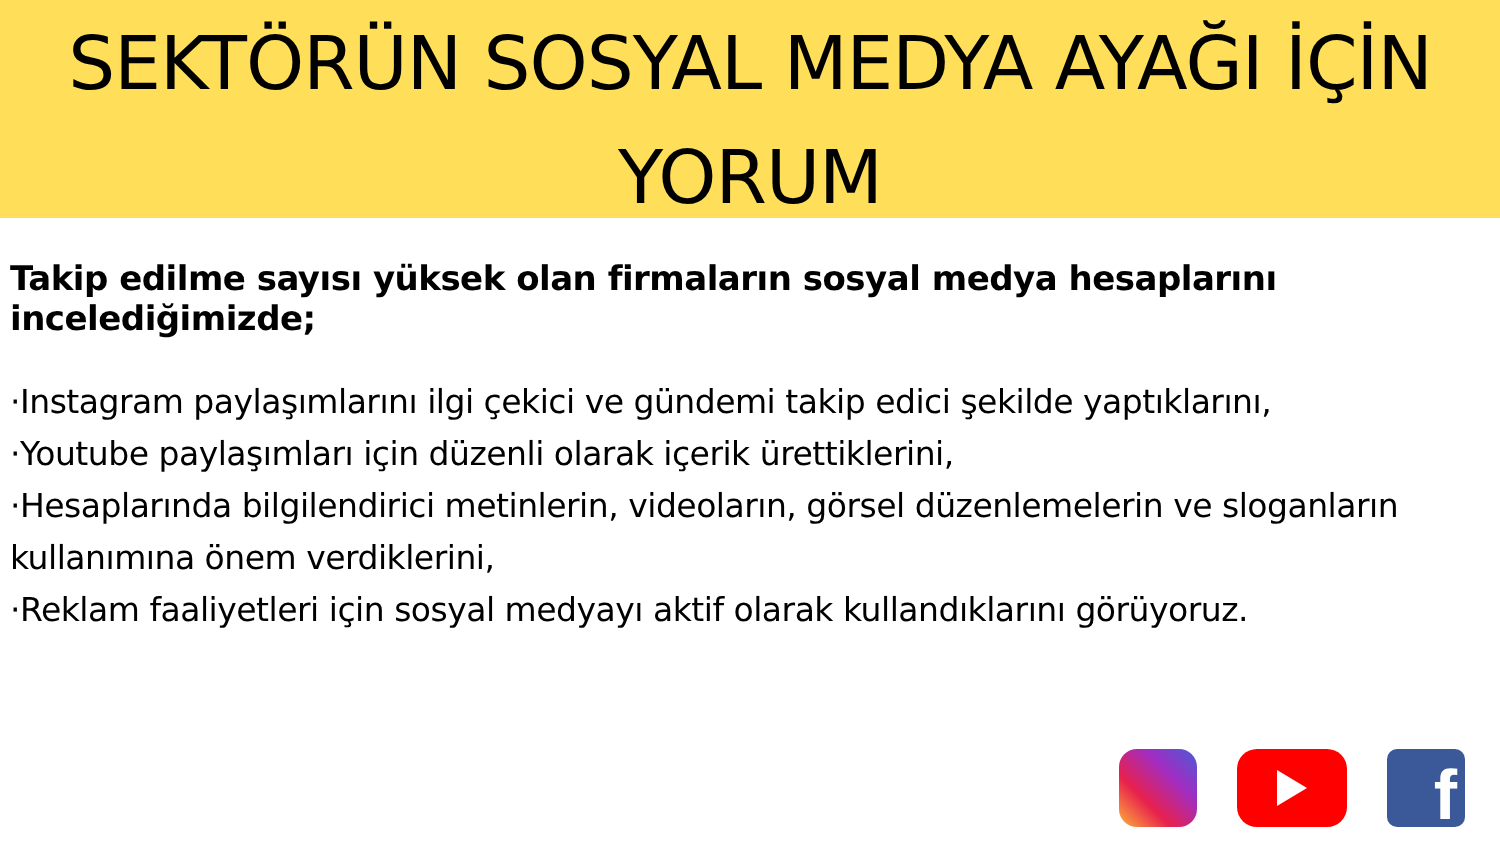SEKTÖRÜN SOSYAL MEDYA AYAĞI İÇİN
YORUM
Takip edilme sayısı yüksek olan firmaların sosyal medya hesaplarını incelediğimizde;
·Instagram paylaşımlarını ilgi çekici ve gündemi takip edici şekilde yaptıklarını,
·Youtube paylaşımları için düzenli olarak içerik ürettiklerini,
·Hesaplarında bilgilendirici metinlerin, videoların, görsel düzenlemelerin ve sloganların kullanımına önem verdiklerini,
·Reklam faaliyetleri için sosyal medyayı aktif olarak kullandıklarını görüyoruz.
f